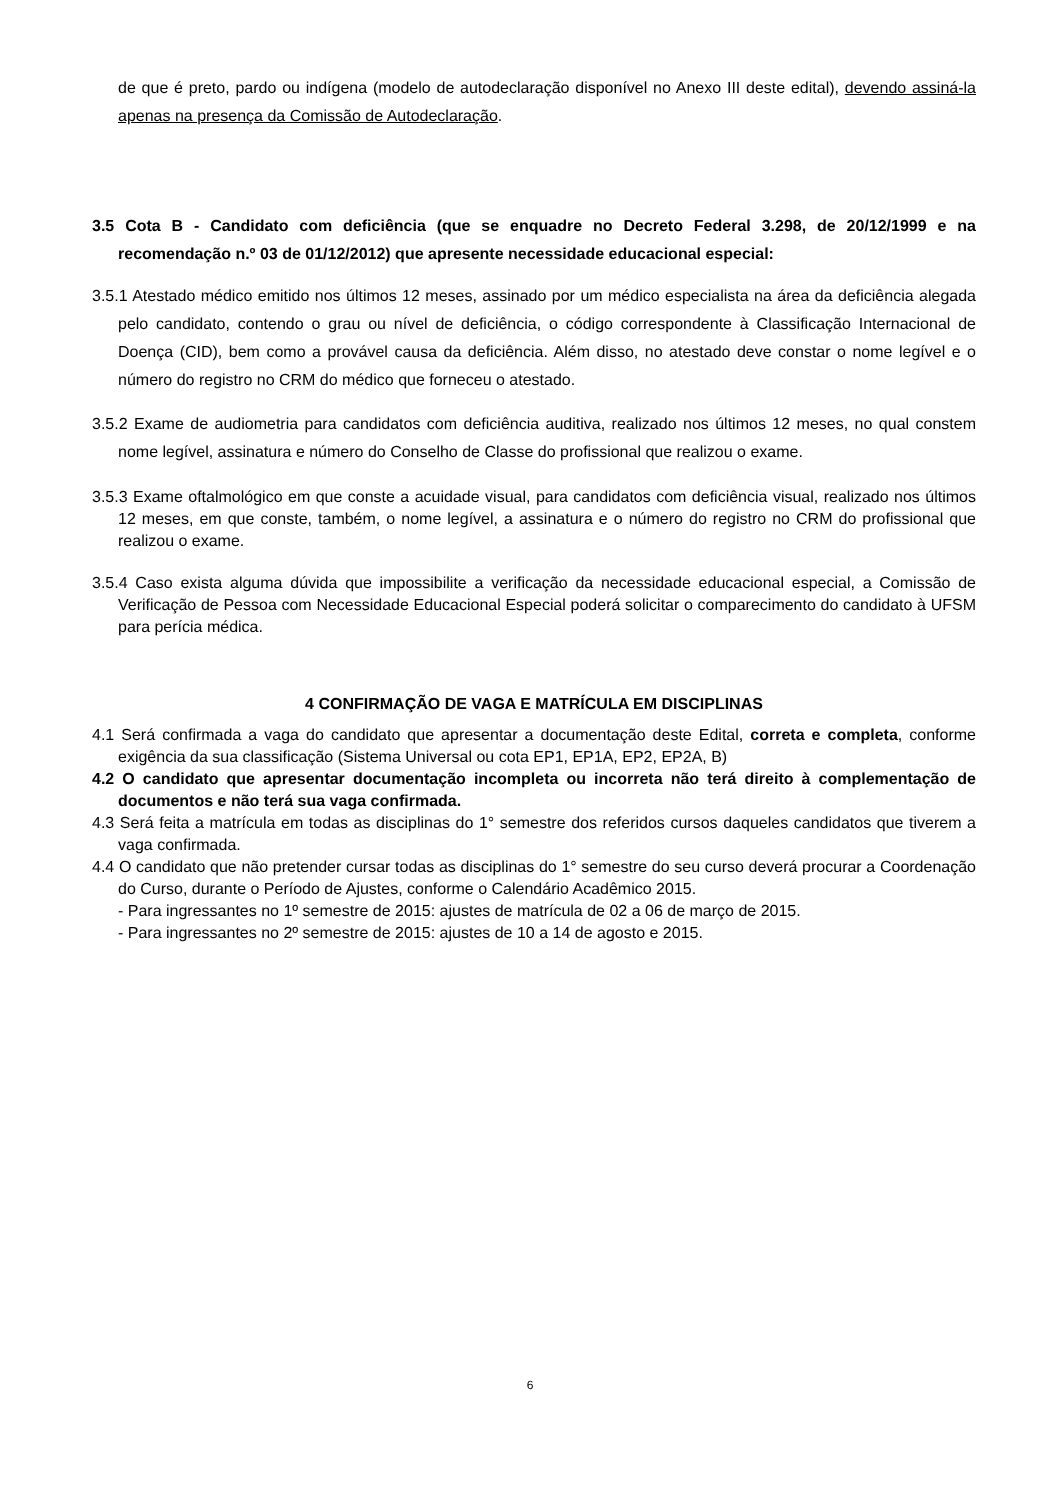de que é preto, pardo ou indígena (modelo de autodeclaração disponível no Anexo III deste edital), devendo assiná-la apenas na presença da Comissão de Autodeclaração.
3.5 Cota B - Candidato com deficiência (que se enquadre no Decreto Federal 3.298, de 20/12/1999 e na recomendação n.º 03 de 01/12/2012) que apresente necessidade educacional especial:
3.5.1 Atestado médico emitido nos últimos 12 meses, assinado por um médico especialista na área da deficiência alegada pelo candidato, contendo o grau ou nível de deficiência, o código correspondente à Classificação Internacional de Doença (CID), bem como a provável causa da deficiência. Além disso, no atestado deve constar o nome legível e o número do registro no CRM do médico que forneceu o atestado.
3.5.2 Exame de audiometria para candidatos com deficiência auditiva, realizado nos últimos 12 meses, no qual constem nome legível, assinatura e número do Conselho de Classe do profissional que realizou o exame.
3.5.3 Exame oftalmológico em que conste a acuidade visual, para candidatos com deficiência visual, realizado nos últimos 12 meses, em que conste, também, o nome legível, a assinatura e o número do registro no CRM do profissional que realizou o exame.
3.5.4 Caso exista alguma dúvida que impossibilite a verificação da necessidade educacional especial, a Comissão de Verificação de Pessoa com Necessidade Educacional Especial poderá solicitar o comparecimento do candidato à UFSM para perícia médica.
4 CONFIRMAÇÃO DE VAGA E MATRÍCULA EM DISCIPLINAS
4.1 Será confirmada a vaga do candidato que apresentar a documentação deste Edital, correta e completa, conforme exigência da sua classificação (Sistema Universal ou cota EP1, EP1A, EP2, EP2A, B)
4.2 O candidato que apresentar documentação incompleta ou incorreta não terá direito à complementação de documentos e não terá sua vaga confirmada.
4.3 Será feita a matrícula em todas as disciplinas do 1° semestre dos referidos cursos daqueles candidatos que tiverem a vaga confirmada.
4.4 O candidato que não pretender cursar todas as disciplinas do 1° semestre do seu curso deverá procurar a Coordenação do Curso, durante o Período de Ajustes, conforme o Calendário Acadêmico 2015.
- Para ingressantes no 1º semestre de 2015: ajustes de matrícula de 02 a 06 de março de 2015.
- Para ingressantes no 2º semestre de 2015: ajustes de 10 a 14 de agosto e 2015.
6